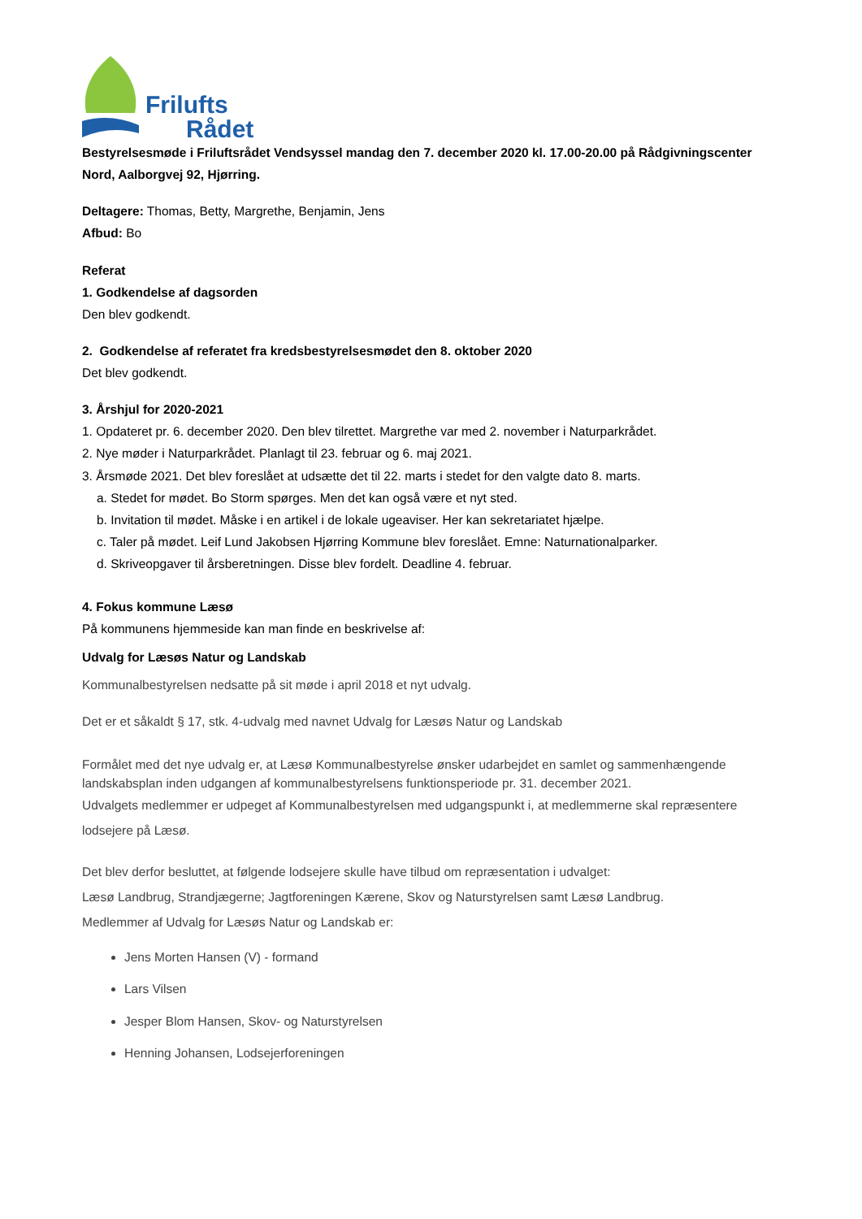Frilufts
Rådet
Bestyrelsesmøde i Friluftsrådet Vendsyssel mandag den 7. december 2020 kl. 17.00-20.00 på Rådgivningscenter Nord, Aalborgvej 92, Hjørring.
Deltagere: Thomas, Betty, Margrethe, Benjamin, Jens
Afbud: Bo
Referat
1. Godkendelse af dagsorden
Den blev godkendt.
2. Godkendelse af referatet fra kredsbestyrelsesmødet den 8. oktober 2020
Det blev godkendt.
3. Årshjul for 2020-2021
1. Opdateret pr. 6. december 2020. Den blev tilrettet. Margrethe var med 2. november i Naturparkrådet.
2. Nye møder i Naturparkrådet. Planlagt til 23. februar og 6. maj 2021.
3. Årsmøde 2021. Det blev foreslået at udsætte det til 22. marts i stedet for den valgte dato 8. marts.
a. Stedet for mødet. Bo Storm spørges. Men det kan også være et nyt sted.
b. Invitation til mødet. Måske i en artikel i de lokale ugeaviser. Her kan sekretariatet hjælpe.
c. Taler på mødet. Leif Lund Jakobsen Hjørring Kommune blev foreslået. Emne: Naturnationalparker.
d. Skriveopgaver til årsberetningen. Disse blev fordelt. Deadline 4. februar.
4. Fokus kommune Læsø
På kommunens hjemmeside kan man finde en beskrivelse af:
Udvalg for Læsøs Natur og Landskab
Kommunalbestyrelsen nedsatte på sit møde i april 2018 et nyt udvalg.
Det er et såkaldt § 17, stk. 4-udvalg med navnet Udvalg for Læsøs Natur og Landskab
Formålet med det nye udvalg er, at Læsø Kommunalbestyrelse ønsker udarbejdet en samlet og sammenhængende landskabsplan inden udgangen af kommunalbestyrelsens funktionsperiode pr. 31. december 2021.
Udvalgets medlemmer er udpeget af Kommunalbestyrelsen med udgangspunkt i, at medlemmerne skal repræsentere lodsejere på Læsø.
Det blev derfor besluttet, at følgende lodsejere skulle have tilbud om repræsentation i udvalget:
Læsø Landbrug, Strandjægerne; Jagtforeningen Kærene, Skov og Naturstyrelsen samt Læsø Landbrug.
Medlemmer af Udvalg for Læsøs Natur og Landskab er:
Jens Morten Hansen (V) - formand
Lars Vilsen
Jesper Blom Hansen, Skov- og Naturstyrelsen
Henning Johansen, Lodsejerforeningen